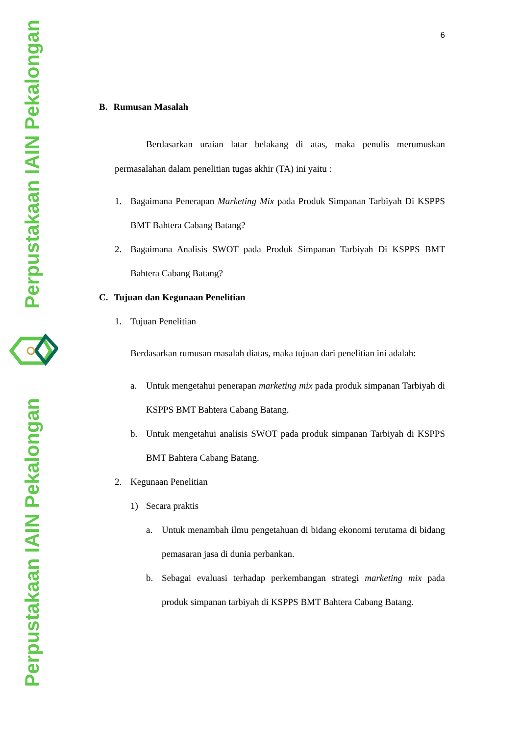Perpustakaan IAIN Pekalongan
Perpustakaan IAIN Pekalongan
6
B. Rumusan Masalah
Berdasarkan uraian latar belakang di atas, maka penulis merumuskan permasalahan dalam penelitian tugas akhir (TA) ini yaitu :
1. Bagaimana Penerapan Marketing Mix pada Produk Simpanan Tarbiyah Di KSPPS BMT Bahtera Cabang Batang?
2. Bagaimana Analisis SWOT pada Produk Simpanan Tarbiyah Di KSPPS BMT Bahtera Cabang Batang?
C. Tujuan dan Kegunaan Penelitian
1. Tujuan Penelitian
Berdasarkan rumusan masalah diatas, maka tujuan dari penelitian ini adalah:
a. Untuk mengetahui penerapan marketing mix pada produk simpanan Tarbiyah di KSPPS BMT Bahtera Cabang Batang.
b. Untuk mengetahui analisis SWOT pada produk simpanan Tarbiyah di KSPPS BMT Bahtera Cabang Batang.
2. Kegunaan Penelitian
1) Secara praktis
a. Untuk menambah ilmu pengetahuan di bidang ekonomi terutama di bidang pemasaran jasa di dunia perbankan.
b. Sebagai evaluasi terhadap perkembangan strategi marketing mix pada produk simpanan tarbiyah di KSPPS BMT Bahtera Cabang Batang.